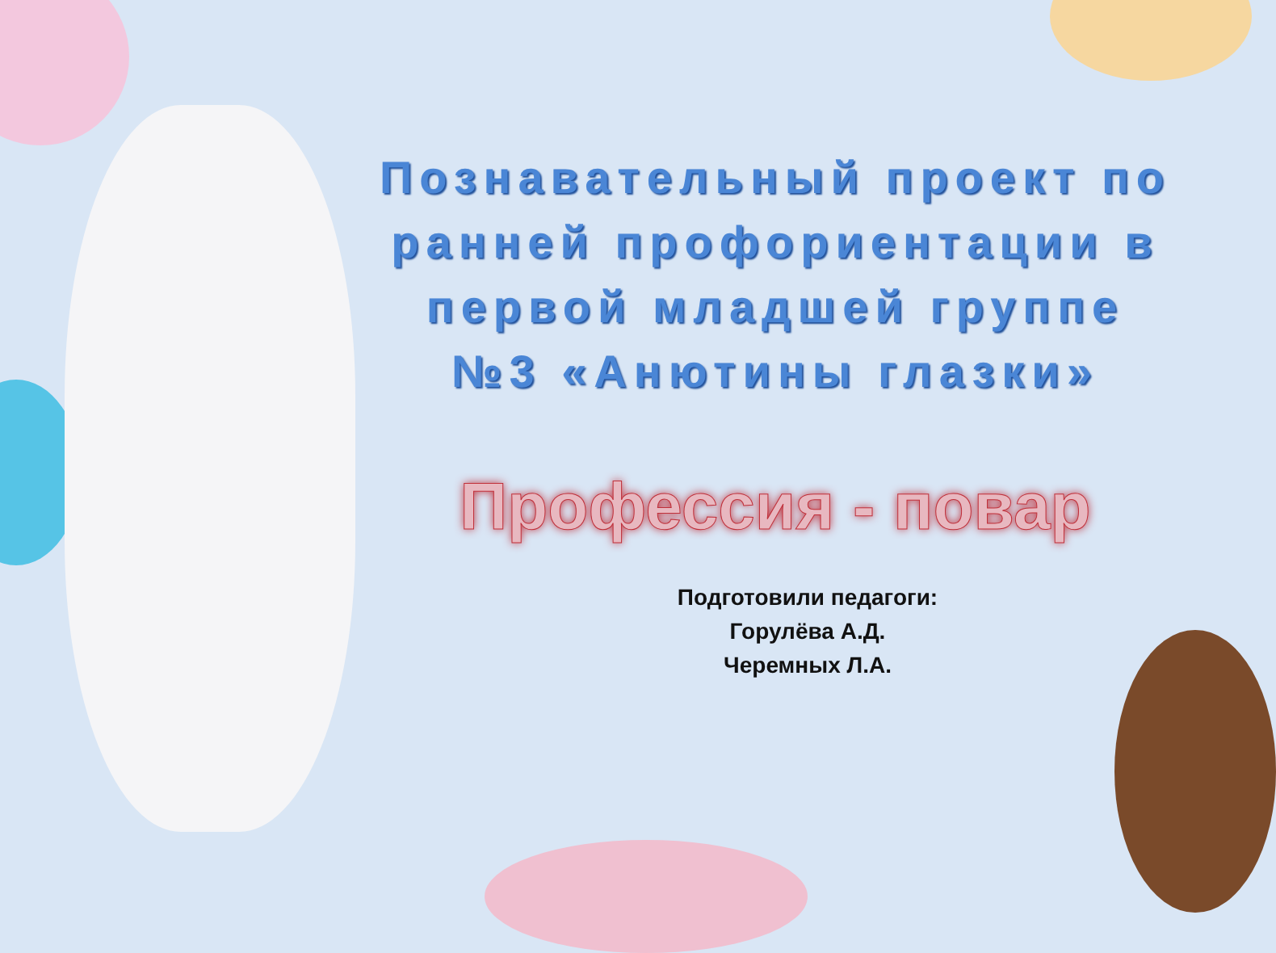Познавательный проект по ранней профориентации в первой младшей группе №3 «Анютины глазки»
Профессия - повар
Подготовили педагоги:
Горулёва А.Д.
Черемных Л.А.